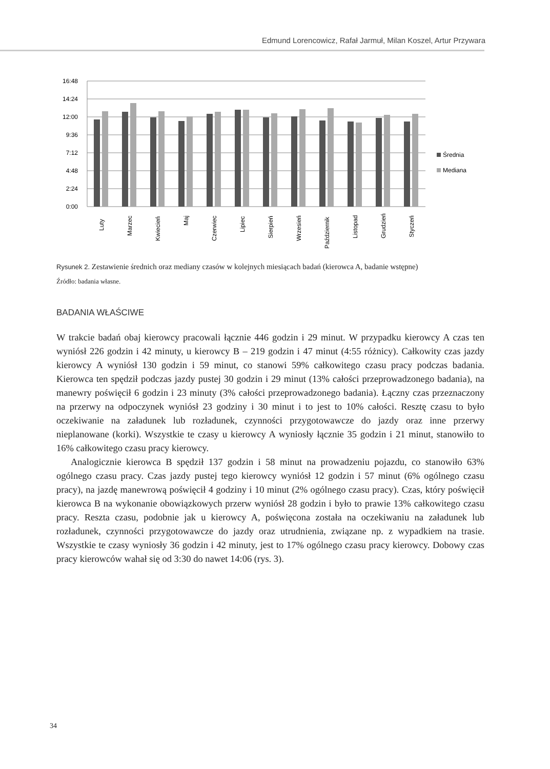Edmund Lorencowicz, Rafał Jarmuł, Milan Koszel, Artur Przywara
16:48
14:24
12:00
9:36
7:12
4:48
2:24
0:00
Luty
Marzec
Kwiecień
Maj
Czerwiec
Lipiec
Sierpień
Wrzesień
Październik
Listopad
Grudzień
Styczeń
Średnia
Mediana
Rysunek 2. Zestawienie średnich oraz mediany czasów w kolejnych miesiącach badań (kierowca A, badanie wstępne)
Źródło: badania własne.
BADANIA WŁAŚCIWE
W trakcie badań obaj kierowcy pracowali łącznie 446 godzin i 29 minut. W przypadku kierowcy A czas ten wyniósł 226 godzin i 42 minuty, u kierowcy B – 219 godzin i 47 minut (4:55 różnicy). Całkowity czas jazdy kierowcy A wyniósł 130 godzin i 59 minut, co stanowi 59% całkowitego czasu pracy podczas badania. Kierowca ten spędził podczas jazdy pustej 30 godzin i 29 minut (13% całości przeprowadzonego badania), na manewry poświęcił 6 godzin i 23 minuty (3% całości przeprowadzonego badania). Łączny czas przeznaczony na przerwy na odpoczynek wyniósł 23 godziny i 30 minut i to jest to 10% całości. Resztę czasu to było oczekiwanie na załadunek lub rozładunek, czynności przygotowawcze do jazdy oraz inne przerwy nieplanowane (korki). Wszystkie te czasy u kierowcy A wyniosły łącznie 35 godzin i 21 minut, stanowiło to 16% całkowitego czasu pracy kierowcy.
Analogicznie kierowca B spędził 137 godzin i 58 minut na prowadzeniu pojazdu, co stanowiło 63% ogólnego czasu pracy. Czas jazdy pustej tego kierowcy wyniósł 12 godzin i 57 minut (6% ogólnego czasu pracy), na jazdę manewrową poświęcił 4 godziny i 10 minut (2% ogólnego czasu pracy). Czas, który poświęcił kierowca B na wykonanie obowiązkowych przerw wyniósł 28 godzin i było to prawie 13% całkowitego czasu pracy. Reszta czasu, podobnie jak u kierowcy A, poświęcona została na oczekiwaniu na załadunek lub rozładunek, czynności przygotowawcze do jazdy oraz utrudnienia, związane np. z wypadkiem na trasie. Wszystkie te czasy wyniosły 36 godzin i 42 minuty, jest to 17% ogólnego czasu pracy kierowcy. Dobowy czas pracy kierowców wahał się od 3:30 do nawet 14:06 (rys. 3).
34